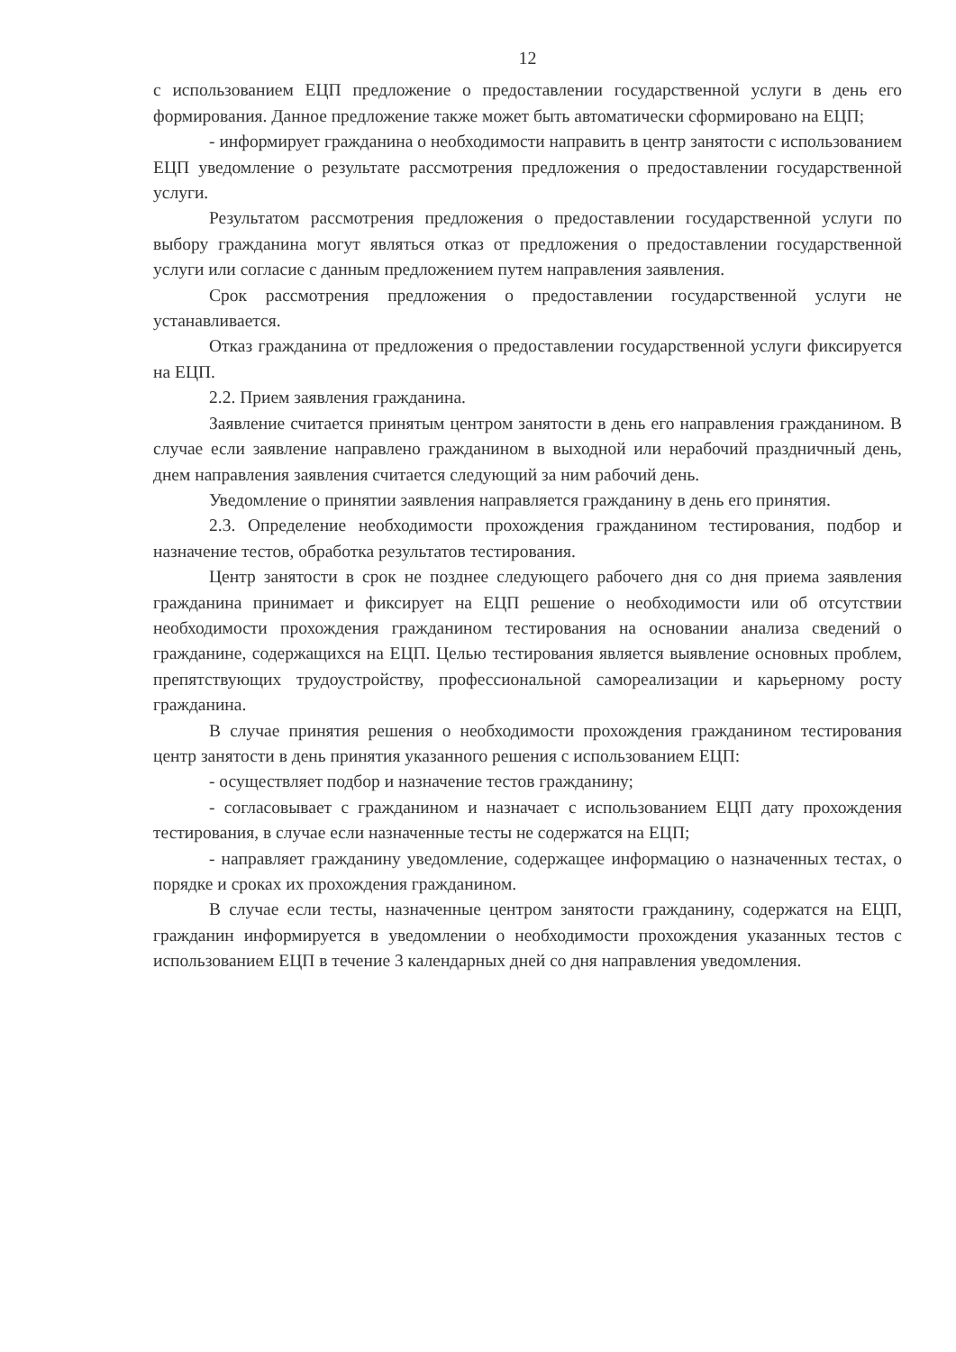12
с использованием ЕЦП предложение о предоставлении государственной услуги в день его формирования. Данное предложение также может быть автоматически сформировано на ЕЦП;
- информирует гражданина о необходимости направить в центр занятости с использованием ЕЦП уведомление о результате рассмотрения предложения о предоставлении государственной услуги.
Результатом рассмотрения предложения о предоставлении государственной услуги по выбору гражданина могут являться отказ от предложения о предоставлении государственной услуги или согласие с данным предложением путем направления заявления.
Срок рассмотрения предложения о предоставлении государственной услуги не устанавливается.
Отказ гражданина от предложения о предоставлении государственной услуги фиксируется на ЕЦП.
2.2. Прием заявления гражданина.
Заявление считается принятым центром занятости в день его направления гражданином. В случае если заявление направлено гражданином в выходной или нерабочий праздничный день, днем направления заявления считается следующий за ним рабочий день.
Уведомление о принятии заявления направляется гражданину в день его принятия.
2.3. Определение необходимости прохождения гражданином тестирования, подбор и назначение тестов, обработка результатов тестирования.
Центр занятости в срок не позднее следующего рабочего дня со дня приема заявления гражданина принимает и фиксирует на ЕЦП решение о необходимости или об отсутствии необходимости прохождения гражданином тестирования на основании анализа сведений о гражданине, содержащихся на ЕЦП. Целью тестирования является выявление основных проблем, препятствующих трудоустройству, профессиональной самореализации и карьерному росту гражданина.
В случае принятия решения о необходимости прохождения гражданином тестирования центр занятости в день принятия указанного решения с использованием ЕЦП:
- осуществляет подбор и назначение тестов гражданину;
- согласовывает с гражданином и назначает с использованием ЕЦП дату прохождения тестирования, в случае если назначенные тесты не содержатся на ЕЦП;
- направляет гражданину уведомление, содержащее информацию о назначенных тестах, о порядке и сроках их прохождения гражданином.
В случае если тесты, назначенные центром занятости гражданину, содержатся на ЕЦП, гражданин информируется в уведомлении о необходимости прохождения указанных тестов с использованием ЕЦП в течение 3 календарных дней со дня направления уведомления.